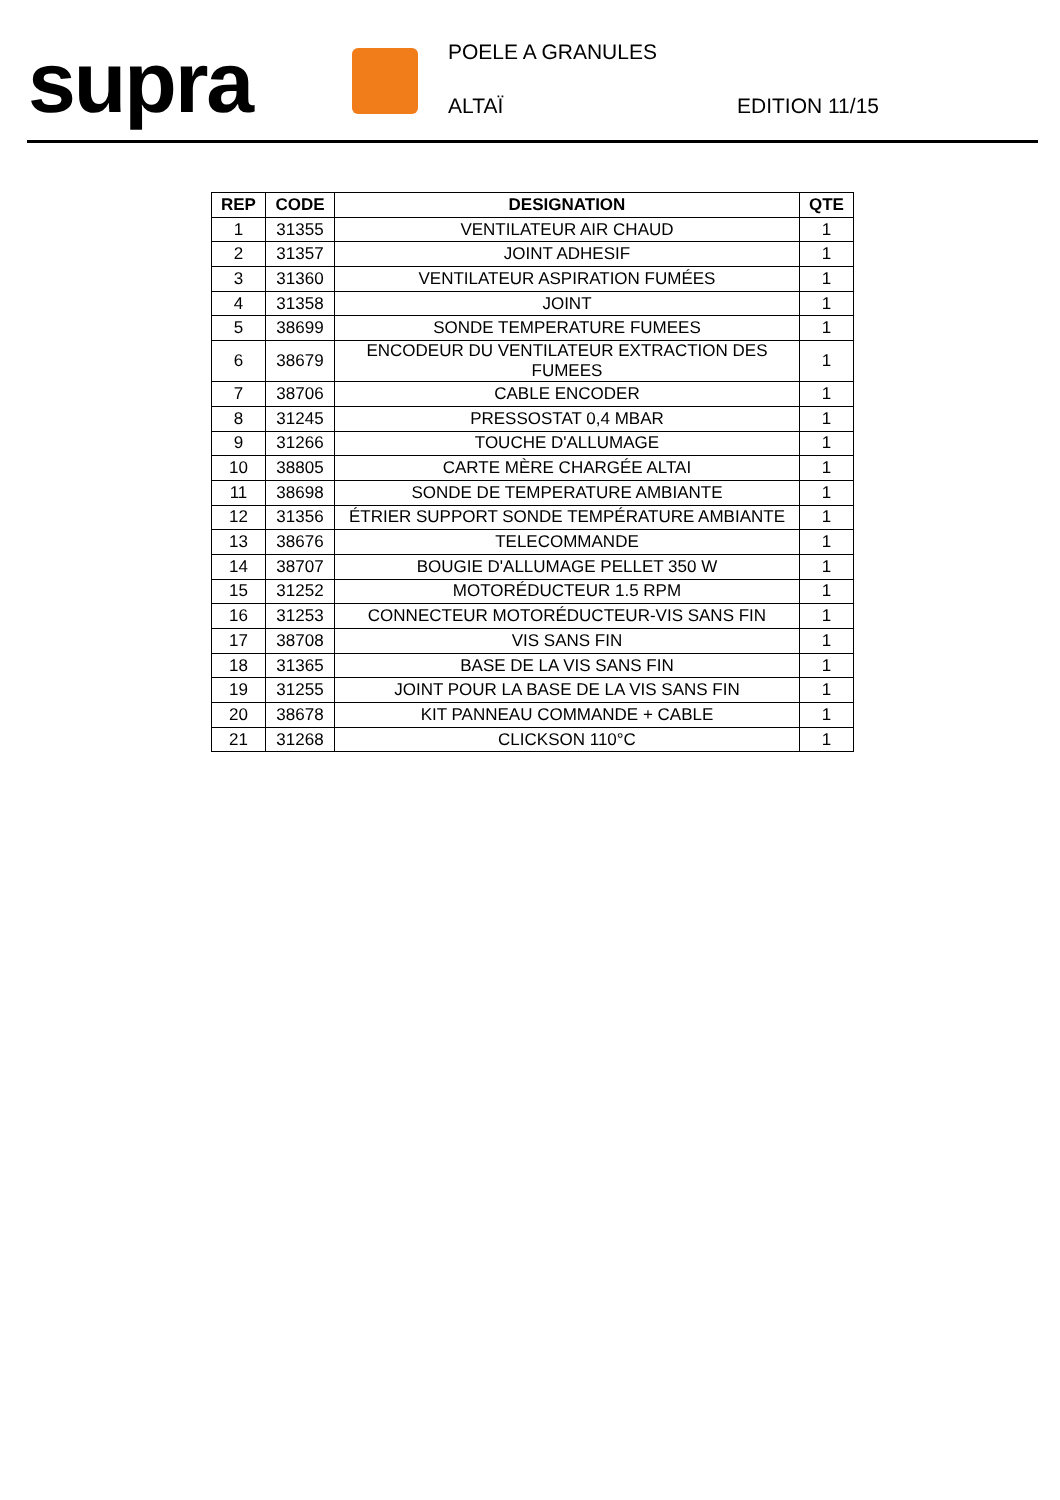supra POELE A GRANULES
ALTAÏ EDITION 11/15
| REP | CODE | DESIGNATION | QTE |
| --- | --- | --- | --- |
| 1 | 31355 | VENTILATEUR AIR CHAUD | 1 |
| 2 | 31357 | JOINT ADHESIF | 1 |
| 3 | 31360 | VENTILATEUR ASPIRATION FUMÉES | 1 |
| 4 | 31358 | JOINT | 1 |
| 5 | 38699 | SONDE TEMPERATURE FUMEES | 1 |
| 6 | 38679 | ENCODEUR DU VENTILATEUR EXTRACTION DES FUMEES | 1 |
| 7 | 38706 | CABLE ENCODER | 1 |
| 8 | 31245 | PRESSOSTAT 0,4 MBAR | 1 |
| 9 | 31266 | TOUCHE D'ALLUMAGE | 1 |
| 10 | 38805 | CARTE MÈRE CHARGÉE ALTAI | 1 |
| 11 | 38698 | SONDE DE TEMPERATURE AMBIANTE | 1 |
| 12 | 31356 | ÉTRIER SUPPORT SONDE TEMPÉRATURE AMBIANTE | 1 |
| 13 | 38676 | TELECOMMANDE | 1 |
| 14 | 38707 | BOUGIE D'ALLUMAGE PELLET 350 W | 1 |
| 15 | 31252 | MOTORÉDUCTEUR 1.5 RPM | 1 |
| 16 | 31253 | CONNECTEUR MOTORÉDUCTEUR-VIS SANS FIN | 1 |
| 17 | 38708 | VIS SANS FIN | 1 |
| 18 | 31365 | BASE DE LA VIS SANS FIN | 1 |
| 19 | 31255 | JOINT POUR LA BASE DE LA VIS SANS FIN | 1 |
| 20 | 38678 | KIT PANNEAU COMMANDE + CABLE | 1 |
| 21 | 31268 | CLICKSON 110°C | 1 |